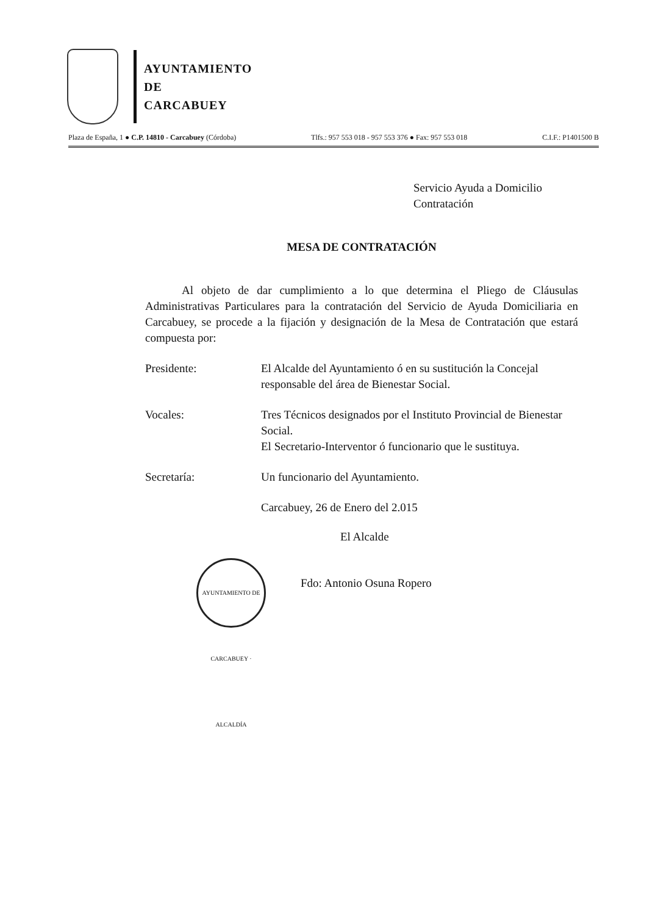AYUNTAMIENTO
DE
CARCABUEY
Plaza de España, 1 ● C.P. 14810 - Carcabuey (Córdoba) Tlfs.: 957 553 018 - 957 553 376 ● Fax: 957 553 018 C.I.F.: P1401500 B
Servicio Ayuda a Domicilio
Contratación
MESA DE CONTRATACIÓN
Al objeto de dar cumplimiento a lo que determina el Pliego de Cláusulas Administrativas Particulares para la contratación del Servicio de Ayuda Domiciliaria en Carcabuey, se procede a la fijación y designación de la Mesa de Contratación que estará compuesta por:
Presidente: El Alcalde del Ayuntamiento ó en su sustitución la Concejal responsable del área de Bienestar Social.
Vocales: Tres Técnicos designados por el Instituto Provincial de Bienestar Social.
El Secretario-Interventor ó funcionario que le sustituya.
Secretaría: Un funcionario del Ayuntamiento.
Carcabuey, 26 de Enero del 2.015
El Alcalde
Fdo: Antonio Osuna Ropero
AYUNTAMIENTO DE CARCABUEY · ALCALDÍA